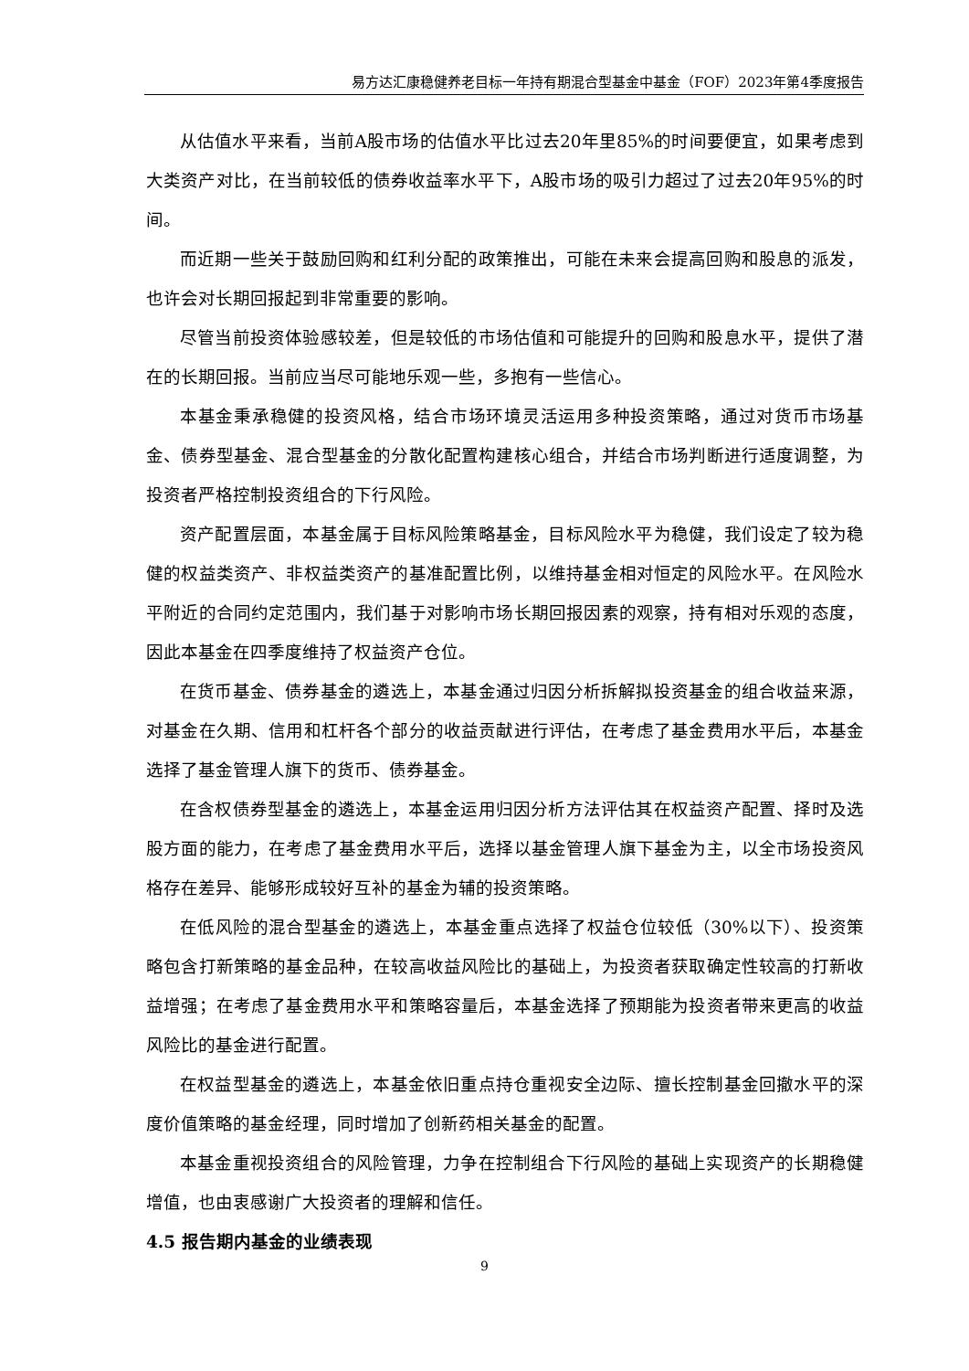易方达汇康稳健养老目标一年持有期混合型基金中基金（FOF）2023年第4季度报告
从估值水平来看，当前A股市场的估值水平比过去20年里85%的时间要便宜，如果考虑到大类资产对比，在当前较低的债券收益率水平下，A股市场的吸引力超过了过去20年95%的时间。
而近期一些关于鼓励回购和红利分配的政策推出，可能在未来会提高回购和股息的派发，也许会对长期回报起到非常重要的影响。
尽管当前投资体验感较差，但是较低的市场估值和可能提升的回购和股息水平，提供了潜在的长期回报。当前应当尽可能地乐观一些，多抱有一些信心。
本基金秉承稳健的投资风格，结合市场环境灵活运用多种投资策略，通过对货币市场基金、债券型基金、混合型基金的分散化配置构建核心组合，并结合市场判断进行适度调整，为投资者严格控制投资组合的下行风险。
资产配置层面，本基金属于目标风险策略基金，目标风险水平为稳健，我们设定了较为稳健的权益类资产、非权益类资产的基准配置比例，以维持基金相对恒定的风险水平。在风险水平附近的合同约定范围内，我们基于对影响市场长期回报因素的观察，持有相对乐观的态度，因此本基金在四季度维持了权益资产仓位。
在货币基金、债券基金的遴选上，本基金通过归因分析拆解拟投资基金的组合收益来源，对基金在久期、信用和杠杆各个部分的收益贡献进行评估，在考虑了基金费用水平后，本基金选择了基金管理人旗下的货币、债券基金。
在含权债券型基金的遴选上，本基金运用归因分析方法评估其在权益资产配置、择时及选股方面的能力，在考虑了基金费用水平后，选择以基金管理人旗下基金为主，以全市场投资风格存在差异、能够形成较好互补的基金为辅的投资策略。
在低风险的混合型基金的遴选上，本基金重点选择了权益仓位较低（30%以下）、投资策略包含打新策略的基金品种，在较高收益风险比的基础上，为投资者获取确定性较高的打新收益增强；在考虑了基金费用水平和策略容量后，本基金选择了预期能为投资者带来更高的收益风险比的基金进行配置。
在权益型基金的遴选上，本基金依旧重点持仓重视安全边际、擅长控制基金回撤水平的深度价值策略的基金经理，同时增加了创新药相关基金的配置。
本基金重视投资组合的风险管理，力争在控制组合下行风险的基础上实现资产的长期稳健增值，也由衷感谢广大投资者的理解和信任。
4.5 报告期内基金的业绩表现
9